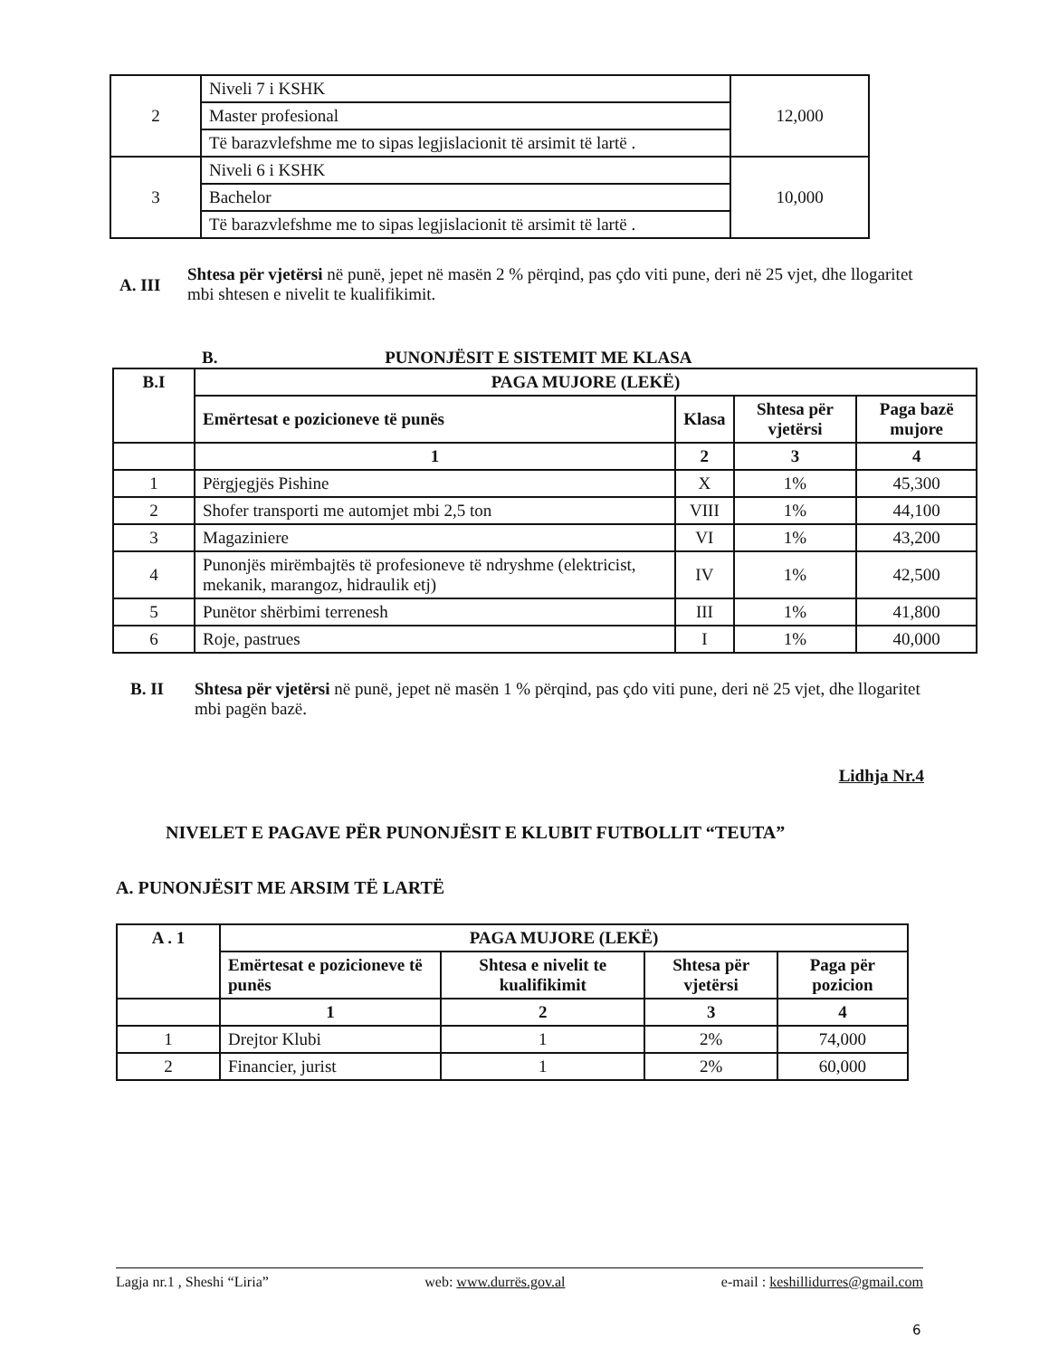| 2 | Niveli 7 i KSHK | 12,000 |
| | Master profesional | |
| | Të barazvlefshme me to sipas legjislacionit të arsimit të lartë . | |
| 3 | Niveli 6 i KSHK | 10,000 |
| | Bachelor | |
| | Të barazvlefshme me to sipas legjislacionit të arsimit të lartë . | |
A. III
Shtesa për vjetërsi në punë, jepet në masën 2 % përqind, pas çdo viti pune, deri në 25 vjet, dhe llogaritet mbi shtesen e nivelit te kualifikimit.
B. PUNONJËSIT E SISTEMIT ME KLASA
| B.I | PAGA MUJORE (LEKË) | | | |
| --- | --- | --- | --- | --- |
| | Emërtesat e pozicioneve të punës | Klasa | Shtesa për vjetërsi | Paga bazë mujore |
| | 1 | 2 | 3 | 4 |
| 1 | Përgjegjës Pishine | X | 1% | 45,300 |
| 2 | Shofer transporti me automjet mbi 2,5 ton | VIII | 1% | 44,100 |
| 3 | Magaziniere | VI | 1% | 43,200 |
| 4 | Punonjës mirëmbajtës të profesioneve të ndryshme (elektricist, mekanik, marangoz, hidraulik etj) | IV | 1% | 42,500 |
| 5 | Punëtor shërbimi terrenesh | III | 1% | 41,800 |
| 6 | Roje, pastrues | I | 1% | 40,000 |
B. II Shtesa për vjetërsi në punë, jepet në masën 1 % përqind, pas çdo viti pune, deri në 25 vjet, dhe llogaritet mbi pagën bazë.
Lidhja Nr.4
NIVELET E PAGAVE PËR PUNONJËSIT E KLUBIT FUTBOLLIT “TEUTA”
A. PUNONJËSIT ME ARSIM TË LARTË
| A . 1 | PAGA MUJORE (LEKË) | | | |
| --- | --- | --- | --- | --- |
| | Emërtesat e pozicioneve të punës | Shtesa e nivelit te kualifikimit | Shtesa për vjetërsi | Paga për pozicion |
| | 1 | 2 | 3 | 4 |
| 1 | Drejtor Klubi | 1 | 2% | 74,000 |
| 2 | Financier, jurist | 1 | 2% | 60,000 |
Lagja nr.1 , Sheshi “Liria” web: www.durrës.gov.al e-mail : keshillidurres@gmail.com
6